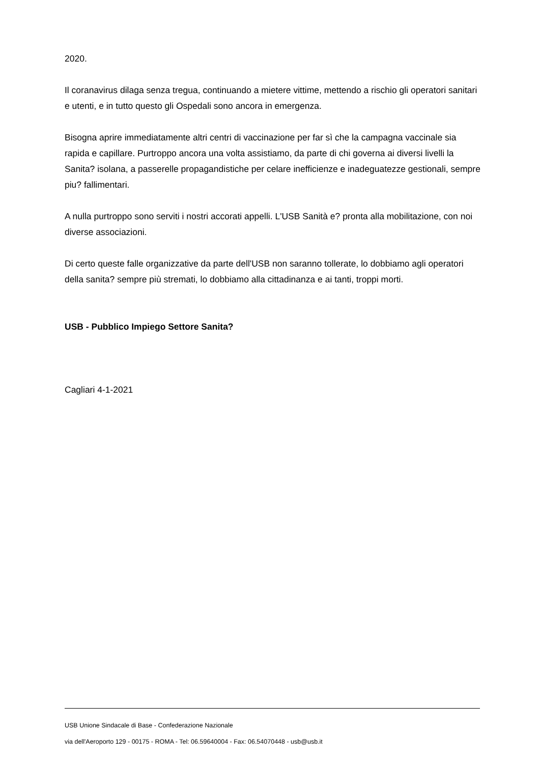2020.
Il coranavirus dilaga senza tregua, continuando a mietere vittime, mettendo a rischio gli operatori sanitari e utenti, e in tutto questo gli Ospedali sono ancora in emergenza.
Bisogna aprire immediatamente altri centri di vaccinazione per far sì che la campagna vaccinale sia rapida e capillare. Purtroppo ancora una volta assistiamo, da parte di chi governa ai diversi livelli la Sanita? isolana, a passerelle propagandistiche per celare inefficienze e inadeguatezze gestionali, sempre piu? fallimentari.
A nulla purtroppo sono serviti i nostri accorati appelli. L'USB Sanità e? pronta alla mobilitazione, con noi diverse associazioni.
Di certo queste falle organizzative da parte dell'USB non saranno tollerate, lo dobbiamo agli operatori della sanita? sempre più stremati, lo dobbiamo alla cittadinanza e ai tanti, troppi morti.
USB - Pubblico Impiego Settore Sanita?
Cagliari 4-1-2021
USB Unione Sindacale di Base - Confederazione Nazionale
via dell'Aeroporto 129 - 00175 - ROMA - Tel: 06.59640004 - Fax: 06.54070448 - usb@usb.it